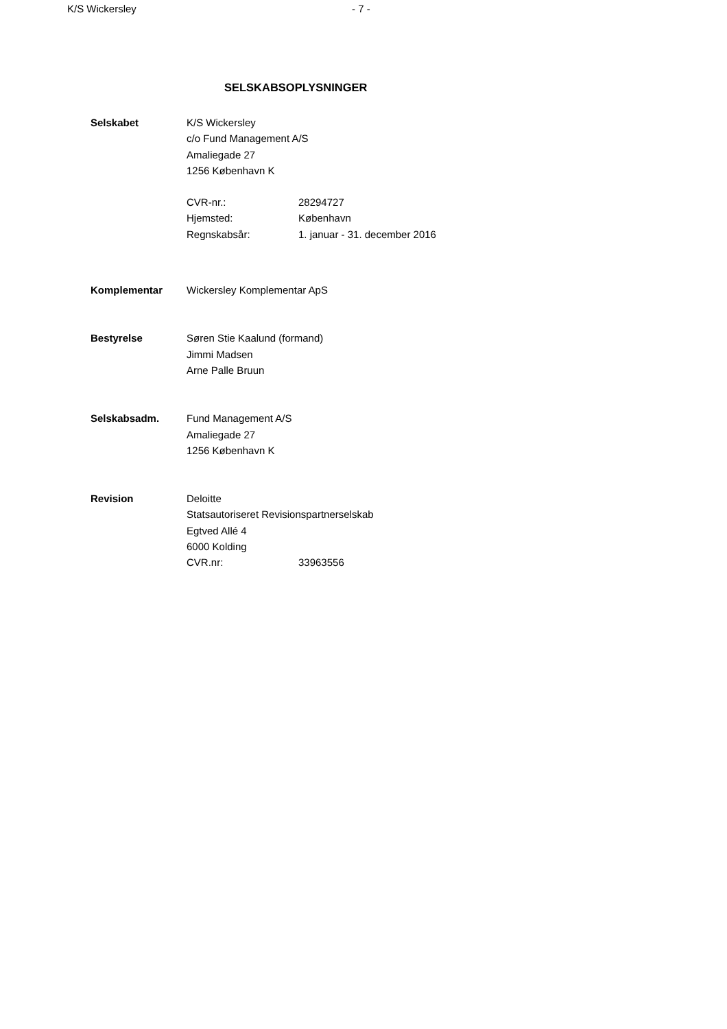K/S Wickersley - 7 -
SELSKABSOPLYSNINGER
Selskabet K/S Wickersley
c/o Fund Management A/S
Amaliegade 27
1256 København K
CVR-nr.: 28294727
Hjemsted: København
Regnskabsår: 1. januar - 31. december 2016
Komplementar Wickersley Komplementar ApS
Bestyrelse Søren Stie Kaalund (formand)
Jimmi Madsen
Arne Palle Bruun
Selskabsadm. Fund Management A/S
Amaliegade 27
1256 København K
Revision Deloitte
Statsautoriseret Revisionspartnerselskab
Egtved Allé 4
6000 Kolding
CVR.nr: 33963556